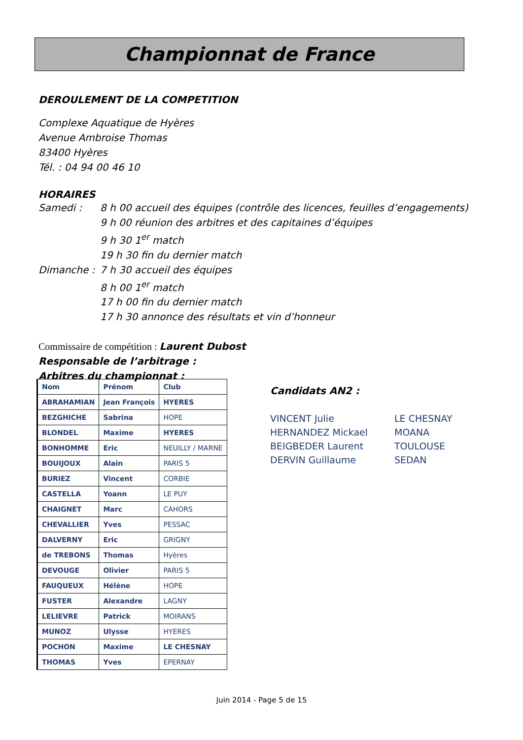Championnat de France
DEROULEMENT DE LA COMPETITION
Complexe Aquatique de Hyères
Avenue Ambroise Thomas
83400 Hyères
Tél. : 04 94 00 46 10
HORAIRES
Samedi : 8 h 00 accueil des équipes (contrôle des licences, feuilles d’engagements) 9 h 00 réunion des arbitres et des capitaines d’équipes 9 h 30 1<sup>er</sup> match 19 h 30 fin du dernier match Dimanche : 7 h 30 accueil des équipes 8 h 00 1<sup>er</sup> match 17 h 00 fin du dernier match 17 h 30 annonce des résultats et vin d’honneur
Commissaire de compétition : Laurent Dubost
Responsable de l’arbitrage :
Arbitres du championnat :
| Nom | Prénom | Club |
| ABRAHAMIAN | Jean François | HYERES |
| BEZGHICHE | Sabrina | HOPE |
| BLONDEL | Maxime | HYERES |
| BONHOMME | Eric | NEUILLY / MARNE |
| BOUIJOUX | Alain | PARIS 5 |
| BURIEZ | Vincent | CORBIE |
| CASTELLA | Yoann | LE PUY |
| CHAIGNET | Marc | CAHORS |
| CHEVALLIER | Yves | PESSAC |
| DALVERNY | Eric | GRIGNY |
| de TREBONS | Thomas | Hyères |
| DEVOUGE | Olivier | PARIS 5 |
| FAUQUEUX | Hélène | HOPE |
| FUSTER | Alexandre | LAGNY |
| LELIEVRE | Patrick | MOIRANS |
| MUNOZ | Ulysse | HYERES |
| POCHON | Maxime | LE CHESNAY |
| THOMAS | Yves | EPERNAY |
Candidats AN2 :
VINCENT Julie LE CHESNAY HERNANDEZ Mickael MOANA BEIGBEDER Laurent TOULOUSE DERVIN Guillaume SEDAN
Juin 2014 - Page 5 de 15